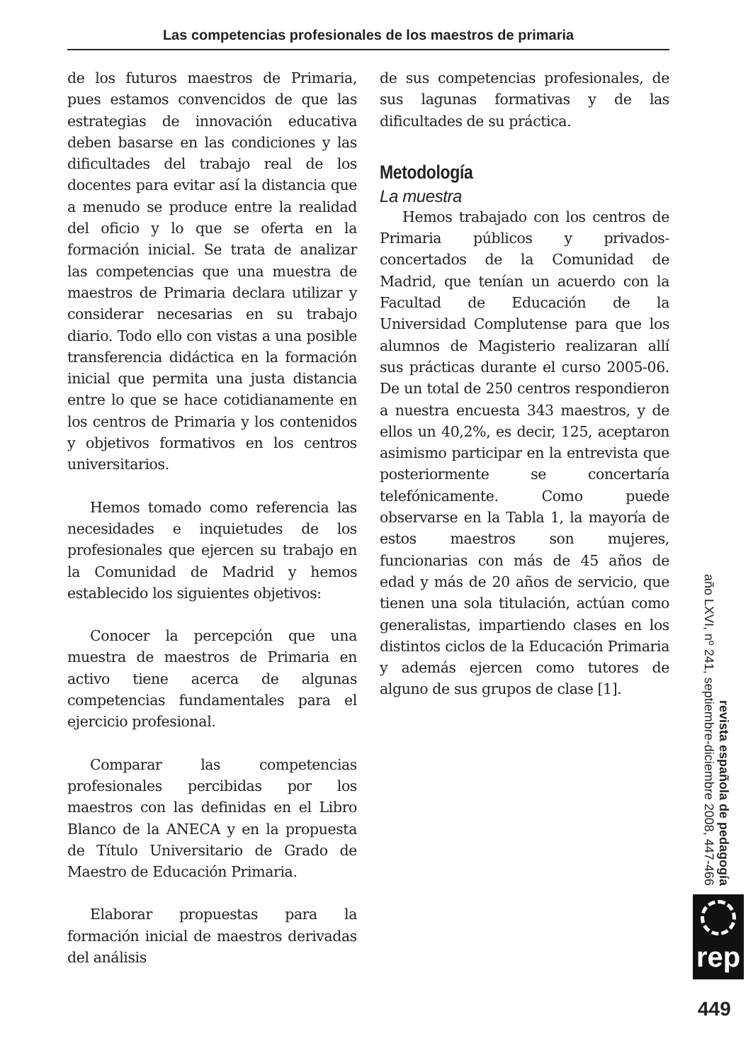Las competencias profesionales de los maestros de primaria
de los futuros maestros de Primaria, pues estamos convencidos de que las estrategias de innovación educativa deben basarse en las condiciones y las dificultades del trabajo real de los docentes para evitar así la distancia que a menudo se produce entre la realidad del oficio y lo que se oferta en la formación inicial. Se trata de analizar las competencias que una muestra de maestros de Primaria declara utilizar y considerar necesarias en su trabajo diario. Todo ello con vistas a una posible transferencia didáctica en la formación inicial que permita una justa distancia entre lo que se hace cotidianamente en los centros de Primaria y los contenidos y objetivos formativos en los centros universitarios.
Hemos tomado como referencia las necesidades e inquietudes de los profesionales que ejercen su trabajo en la Comunidad de Madrid y hemos establecido los siguientes objetivos:
Conocer la percepción que una muestra de maestros de Primaria en activo tiene acerca de algunas competencias fundamentales para el ejercicio profesional.
Comparar las competencias profesionales percibidas por los maestros con las definidas en el Libro Blanco de la ANECA y en la propuesta de Título Universitario de Grado de Maestro de Educación Primaria.
Elaborar propuestas para la formación inicial de maestros derivadas del análisis
de sus competencias profesionales, de sus lagunas formativas y de las dificultades de su práctica.
Metodología
La muestra
Hemos trabajado con los centros de Primaria públicos y privados-concertados de la Comunidad de Madrid, que tenían un acuerdo con la Facultad de Educación de la Universidad Complutense para que los alumnos de Magisterio realizaran allí sus prácticas durante el curso 2005-06. De un total de 250 centros respondieron a nuestra encuesta 343 maestros, y de ellos un 40,2%, es decir, 125, aceptaron asimismo participar en la entrevista que posteriormente se concertaría telefónicamente. Como puede observarse en la Tabla 1, la mayoría de estos maestros son mujeres, funcionarias con más de 45 años de edad y más de 20 años de servicio, que tienen una sola titulación, actúan como generalistas, impartiendo clases en los distintos ciclos de la Educación Primaria y además ejercen como tutores de alguno de sus grupos de clase [1].
revista española de pedagogía
año LXVI, nº 241, septiembre-diciembre 2008, 447-466
rep
449